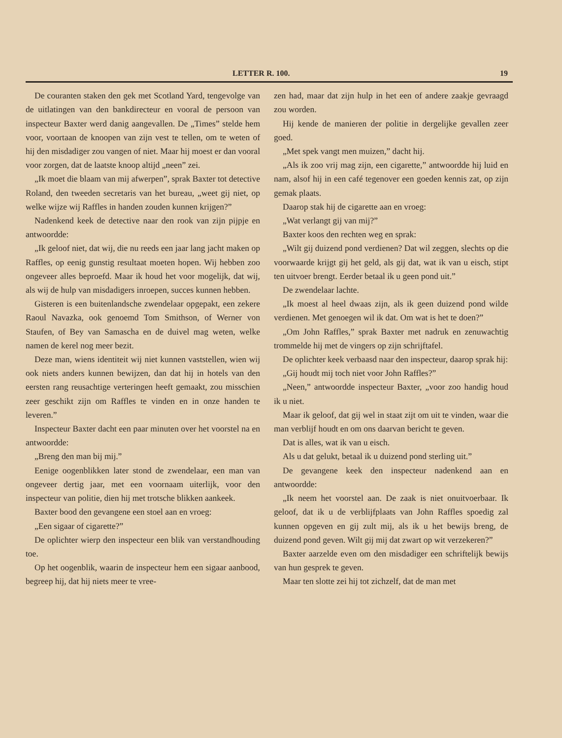LETTER R. 100. 19
De couranten staken den gek met Scotland Yard, tengevolge van de uitlatingen van den bankdirecteur en vooral de persoon van inspecteur Baxter werd danig aangevallen. De „Times” stelde hem voor, voortaan de knoopen van zijn vest te tellen, om te weten of hij den misdadiger zou vangen of niet. Maar hij moest er dan vooral voor zorgen, dat de laatste knoop altijd „neen” zei.
„Ik moet die blaam van mij afwerpen”, sprak Baxter tot detective Roland, den tweeden secretaris van het bureau, „weet gij niet, op welke wijze wij Raffles in handen zouden kunnen krijgen?”
Nadenkend keek de detective naar den rook van zijn pijpje en antwoordde:
„Ik geloof niet, dat wij, die nu reeds een jaar lang jacht maken op Raffles, op eenig gunstig resultaat moeten hopen. Wij hebben zoo ongeveer alles beproefd. Maar ik houd het voor mogelijk, dat wij, als wij de hulp van misdadigers inroepen, succes kunnen hebben.
Gisteren is een buitenlandsche zwendelaar opgepakt, een zekere Raoul Navazka, ook genoemd Tom Smithson, of Werner von Staufen, of Bey van Samascha en de duivel mag weten, welke namen de kerel nog meer bezit.
Deze man, wiens identiteit wij niet kunnen vaststellen, wien wij ook niets anders kunnen bewijzen, dan dat hij in hotels van den eersten rang reusachtige verteringen heeft gemaakt, zou misschien zeer geschikt zijn om Raffles te vinden en in onze handen te leveren.”
Inspecteur Baxter dacht een paar minuten over het voorstel na en antwoordde:
„Breng den man bij mij.”
Eenige oogenblikken later stond de zwendelaar, een man van ongeveer dertig jaar, met een voornaam uiterlijk, voor den inspecteur van politie, dien hij met trotsche blikken aankeek.
Baxter bood den gevangene een stoel aan en vroeg:
„Een sigaar of cigarette?”
De oplichter wierp den inspecteur een blik van verstandhouding toe.
Op het oogenblik, waarin de inspecteur hem een sigaar aanbood, begreep hij, dat hij niets meer te vree-
zen had, maar dat zijn hulp in het een of andere zaakje gevraagd zou worden.
Hij kende de manieren der politie in dergelijke gevallen zeer goed.
„Met spek vangt men muizen,” dacht hij.
„Als ik zoo vrij mag zijn, een cigarette,” antwoordde hij luid en nam, alsof hij in een café tegenover een goeden kennis zat, op zijn gemak plaats.
Daarop stak hij de cigarette aan en vroeg:
„Wat verlangt gij van mij?”
Baxter koos den rechten weg en sprak:
„Wilt gij duizend pond verdienen? Dat wil zeggen, slechts op die voorwaarde krijgt gij het geld, als gij dat, wat ik van u eisch, stipt ten uitvoer brengt. Eerder betaal ik u geen pond uit.”
De zwendelaar lachte.
„Ik moest al heel dwaas zijn, als ik geen duizend pond wilde verdienen. Met genoegen wil ik dat. Om wat is het te doen?”
„Om John Raffles,” sprak Baxter met nadruk en zenuwachtig trommelde hij met de vingers op zijn schrijftafel.
De oplichter keek verbaasd naar den inspecteur, daarop sprak hij:
„Gij houdt mij toch niet voor John Raffles?”
„Neen,” antwoordde inspecteur Baxter, „voor zoo handig houd ik u niet.
Maar ik geloof, dat gij wel in staat zijt om uit te vinden, waar die man verblijf houdt en om ons daarvan bericht te geven.
Dat is alles, wat ik van u eisch.
Als u dat gelukt, betaal ik u duizend pond sterling uit.”
De gevangene keek den inspecteur nadenkend aan en antwoordde:
„Ik neem het voorstel aan. De zaak is niet onuitvoerbaar. Ik geloof, dat ik u de verblijfplaats van John Raffles spoedig zal kunnen opgeven en gij zult mij, als ik u het bewijs breng, de duizend pond geven. Wilt gij mij dat zwart op wit verzekeren?”
Baxter aarzelde even om den misdadiger een schriftelijk bewijs van hun gesprek te geven.
Maar ten slotte zei hij tot zichzelf, dat de man met